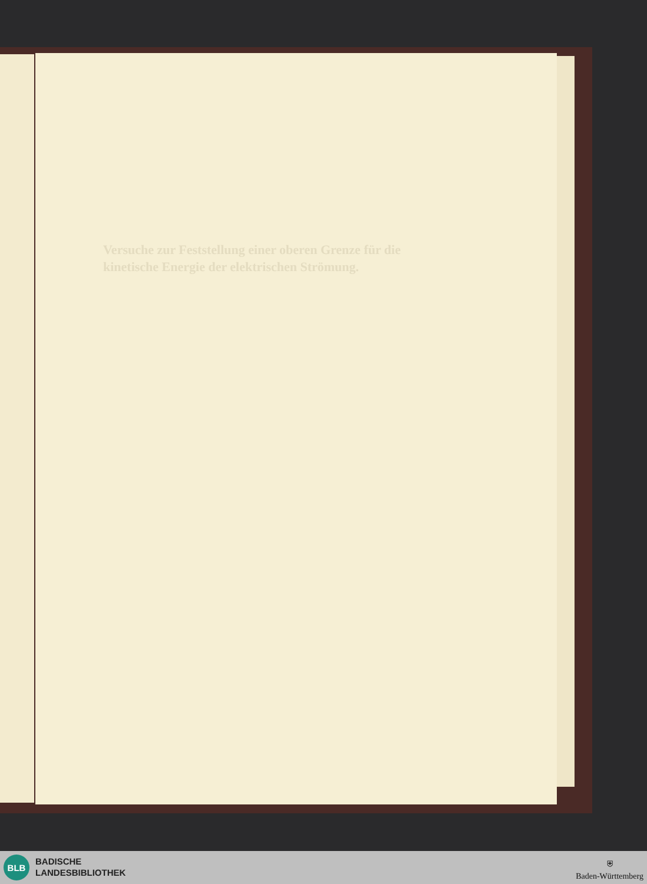Versuche zur Feststellung einer oberen Grenze für die kinetische Energie der elektrischen Strömung.
BLB
BADISCHE
LANDESBIBLIOTHEK
⛨
Baden-Württemberg